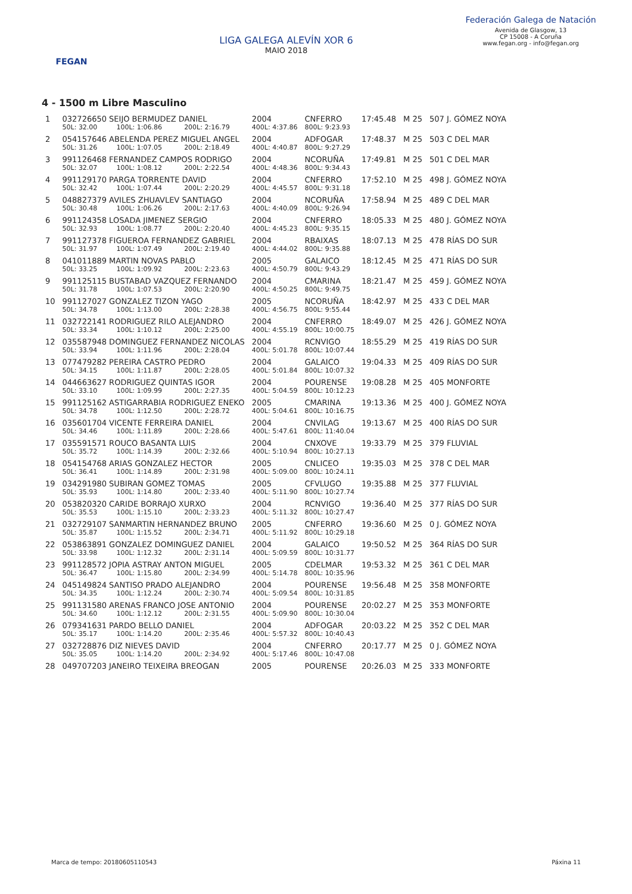FEGAN
LIGA GALEGA ALEVÍN XOR 6
MAIO 2018
Federación Galega de Natación
Avenida de Glasgow, 13
CP 15008 - A Coruña
www.fegan.org - info@fegan.org
4 - 1500 m Libre Masculino
| 1 | 032726650 SEIJO BERMUDEZ DANIEL | | | 2004 | CNFERRO | 17:45.48 | M 25 | 507 J. GÓMEZ NOYA |
| | 50L: 32.00 | 100L: 1:06.86 | 200L: 2:16.79 | 400L: 4:37.86 | 800L: 9:23.93 | | | |
| 2 | 054157646 ABELENDA PEREZ MIGUEL ANGEL | | | 2004 | ADFOGAR | 17:48.37 | M 25 | 503 C DEL MAR |
| | 50L: 31.26 | 100L: 1:07.05 | 200L: 2:18.49 | 400L: 4:40.87 | 800L: 9:27.29 | | | |
| 3 | 991126468 FERNANDEZ CAMPOS RODRIGO | | | 2004 | NCORUÑA | 17:49.81 | M 25 | 501 C DEL MAR |
| | 50L: 32.07 | 100L: 1:08.12 | 200L: 2:22.54 | 400L: 4:48.36 | 800L: 9:34.43 | | | |
| 4 | 991129170 PARGA TORRENTE DAVID | | | 2004 | CNFERRO | 17:52.10 | M 25 | 498 J. GÓMEZ NOYA |
| | 50L: 32.42 | 100L: 1:07.44 | 200L: 2:20.29 | 400L: 4:45.57 | 800L: 9:31.18 | | | |
| 5 | 048827379 AVILES ZHUAVLEV SANTIAGO | | | 2004 | NCORUÑA | 17:58.94 | M 25 | 489 C DEL MAR |
| | 50L: 30.48 | 100L: 1:06.26 | 200L: 2:17.63 | 400L: 4:40.09 | 800L: 9:26.94 | | | |
| 6 | 991124358 LOSADA JIMENEZ SERGIO | | | 2004 | CNFERRO | 18:05.33 | M 25 | 480 J. GÓMEZ NOYA |
| | 50L: 32.93 | 100L: 1:08.77 | 200L: 2:20.40 | 400L: 4:45.23 | 800L: 9:35.15 | | | |
| 7 | 991127378 FIGUEROA FERNANDEZ GABRIEL | | | 2004 | RBAIXAS | 18:07.13 | M 25 | 478 RÍAS DO SUR |
| | 50L: 31.97 | 100L: 1:07.49 | 200L: 2:19.40 | 400L: 4:44.02 | 800L: 9:35.88 | | | |
| 8 | 041011889 MARTIN NOVAS PABLO | | | 2005 | GALAICO | 18:12.45 | M 25 | 471 RÍAS DO SUR |
| | 50L: 33.25 | 100L: 1:09.92 | 200L: 2:23.63 | 400L: 4:50.79 | 800L: 9:43.29 | | | |
| 9 | 991125115 BUSTABAD VAZQUEZ FERNANDO | | | 2004 | CMARINA | 18:21.47 | M 25 | 459 J. GÓMEZ NOYA |
| | 50L: 31.78 | 100L: 1:07.53 | 200L: 2:20.90 | 400L: 4:50.25 | 800L: 9:49.75 | | | |
| 10 | 991127027 GONZALEZ TIZON YAGO | | | 2005 | NCORUÑA | 18:42.97 | M 25 | 433 C DEL MAR |
| | 50L: 34.78 | 100L: 1:13.00 | 200L: 2:28.38 | 400L: 4:56.75 | 800L: 9:55.44 | | | |
| 11 | 032722141 RODRIGUEZ RILO ALEJANDRO | | | 2004 | CNFERRO | 18:49.07 | M 25 | 426 J. GÓMEZ NOYA |
| | 50L: 33.34 | 100L: 1:10.12 | 200L: 2:25.00 | 400L: 4:55.19 | 800L: 10:00.75 | | | |
| 12 | 035587948 DOMINGUEZ FERNANDEZ NICOLAS | | | 2004 | RCNVIGO | 18:55.29 | M 25 | 419 RÍAS DO SUR |
| | 50L: 33.94 | 100L: 1:11.96 | 200L: 2:28.04 | 400L: 5:01.78 | 800L: 10:07.44 | | | |
| 13 | 077479282 PEREIRA CASTRO PEDRO | | | 2004 | GALAICO | 19:04.33 | M 25 | 409 RÍAS DO SUR |
| | 50L: 34.15 | 100L: 1:11.87 | 200L: 2:28.05 | 400L: 5:01.84 | 800L: 10:07.32 | | | |
| 14 | 044663627 RODRIGUEZ QUINTAS IGOR | | | 2004 | POURENSE | 19:08.28 | M 25 | 405 MONFORTE |
| | 50L: 33.10 | 100L: 1:09.99 | 200L: 2:27.35 | 400L: 5:04.59 | 800L: 10:12.23 | | | |
| 15 | 991125162 ASTIGARRABIA RODRIGUEZ ENEKO | | | 2005 | CMARINA | 19:13.36 | M 25 | 400 J. GÓMEZ NOYA |
| | 50L: 34.78 | 100L: 1:12.50 | 200L: 2:28.72 | 400L: 5:04.61 | 800L: 10:16.75 | | | |
| 16 | 035601704 VICENTE FERREIRA DANIEL | | | 2004 | CNVILAG | 19:13.67 | M 25 | 400 RÍAS DO SUR |
| | 50L: 34.46 | 100L: 1:11.89 | 200L: 2:28.66 | 400L: 5:47.61 | 800L: 11:40.04 | | | |
| 17 | 035591571 ROUCO BASANTA LUIS | | | 2004 | CNXOVE | 19:33.79 | M 25 | 379 FLUVIAL |
| | 50L: 35.72 | 100L: 1:14.39 | 200L: 2:32.66 | 400L: 5:10.94 | 800L: 10:27.13 | | | |
| 18 | 054154768 ARIAS GONZALEZ HECTOR | | | 2005 | CNLICEO | 19:35.03 | M 25 | 378 C DEL MAR |
| | 50L: 36.41 | 100L: 1:14.89 | 200L: 2:31.98 | 400L: 5:09.00 | 800L: 10:24.11 | | | |
| 19 | 034291980 SUBIRAN GOMEZ TOMAS | | | 2005 | CFVLUGO | 19:35.88 | M 25 | 377 FLUVIAL |
| | 50L: 35.93 | 100L: 1:14.80 | 200L: 2:33.40 | 400L: 5:11.90 | 800L: 10:27.74 | | | |
| 20 | 053820320 CARIDE BORRAJO XURXO | | | 2004 | RCNVIGO | 19:36.40 | M 25 | 377 RÍAS DO SUR |
| | 50L: 35.53 | 100L: 1:15.10 | 200L: 2:33.23 | 400L: 5:11.32 | 800L: 10:27.47 | | | |
| 21 | 032729107 SANMARTIN HERNANDEZ BRUNO | | | 2005 | CNFERRO | 19:36.60 | M 25 | 0 J. GÓMEZ NOYA |
| | 50L: 35.87 | 100L: 1:15.52 | 200L: 2:34.71 | 400L: 5:11.92 | 800L: 10:29.18 | | | |
| 22 | 053863891 GONZALEZ DOMINGUEZ DANIEL | | | 2004 | GALAICO | 19:50.52 | M 25 | 364 RÍAS DO SUR |
| | 50L: 33.98 | 100L: 1:12.32 | 200L: 2:31.14 | 400L: 5:09.59 | 800L: 10:31.77 | | | |
| 23 | 991128572 JOPIA ASTRAY ANTON MIGUEL | | | 2005 | CDELMAR | 19:53.32 | M 25 | 361 C DEL MAR |
| | 50L: 36.47 | 100L: 1:15.80 | 200L: 2:34.99 | 400L: 5:14.78 | 800L: 10:35.96 | | | |
| 24 | 045149824 SANTISO PRADO ALEJANDRO | | | 2004 | POURENSE | 19:56.48 | M 25 | 358 MONFORTE |
| | 50L: 34.35 | 100L: 1:12.24 | 200L: 2:30.74 | 400L: 5:09.54 | 800L: 10:31.85 | | | |
| 25 | 991131580 ARENAS FRANCO JOSE ANTONIO | | | 2004 | POURENSE | 20:02.27 | M 25 | 353 MONFORTE |
| | 50L: 34.60 | 100L: 1:12.12 | 200L: 2:31.55 | 400L: 5:09.90 | 800L: 10:30.04 | | | |
| 26 | 079341631 PARDO BELLO DANIEL | | | 2004 | ADFOGAR | 20:03.22 | M 25 | 352 C DEL MAR |
| | 50L: 35.17 | 100L: 1:14.20 | 200L: 2:35.46 | 400L: 5:57.32 | 800L: 10:40.43 | | | |
| 27 | 032728876 DIZ NIEVES DAVID | | | 2004 | CNFERRO | 20:17.77 | M 25 | 0 J. GÓMEZ NOYA |
| | 50L: 35.05 | 100L: 1:14.20 | 200L: 2:34.92 | 400L: 5:17.46 | 800L: 10:47.08 | | | |
| 28 | 049707203 JANEIRO TEIXEIRA BREOGAN | | | 2005 | POURENSE | 20:26.03 | M 25 | 333 MONFORTE |
Marca de tempo: 20180605110543 Páxina 11